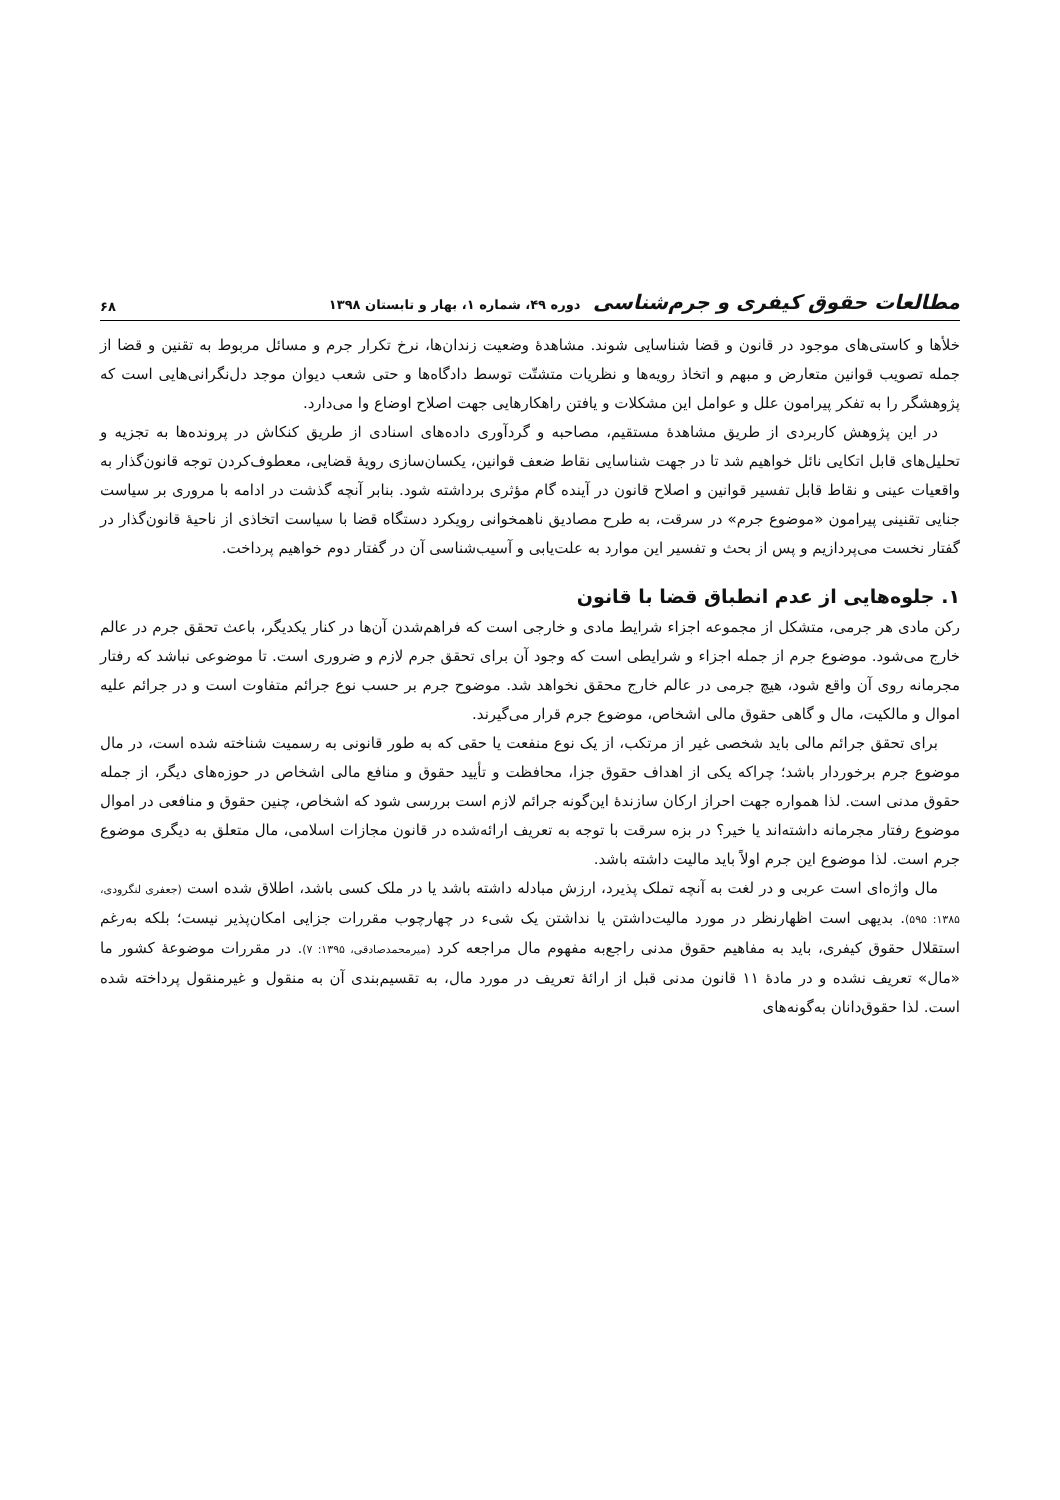مطالعات حقوق کیفری و جرم‌شناسی دوره ۴۹، شماره ۱، بهار و تابستان ۱۳۹۸
۶۸
خلأها و کاستی‌های موجود در قانون و قضا شناسایی شوند. مشاهدهٔ وضعیت زندان‌ها، نرخ تکرار جرم و مسائل مربوط به تقنین و قضا از جمله تصویب قوانین متعارض و مبهم و اتخاذ رویه‌ها و نظریات متشتّت توسط دادگاه‌ها و حتی شعب دیوان موجد دل‌نگرانی‌هایی است که پژوهشگر را به تفکر پیرامون علل و عوامل این مشکلات و یافتن راهکارهایی جهت اصلاح اوضاع وا می‌دارد.
در این پژوهش کاربردی از طریق مشاهدهٔ مستقیم، مصاحبه و گردآوری داده‌های اسنادی از طریق کنکاش در پرونده‌ها به تجزیه و تحلیل‌های قابل اتکایی نائل خواهیم شد تا در جهت شناسایی نقاط ضعف قوانین، یکسان‌سازی رویهٔ قضایی، معطوف‌کردن توجه قانون‌گذار به واقعیات عینی و نقاط قابل تفسیر قوانین و اصلاح قانون در آینده گام مؤثری برداشته شود. بنابر آنچه گذشت در ادامه با مروری بر سیاست جنایی تقنینی پیرامون «موضوع جرم» در سرقت، به طرح مصادیق ناهمخوانی رویکرد دستگاه قضا با سیاست اتخاذی از ناحیهٔ قانون‌گذار در گفتار نخست می‌پردازیم و پس از بحث و تفسیر این موارد به علت‌یابی و آسیب‌شناسی آن در گفتار دوم خواهیم پرداخت.
۱. جلوه‌هایی از عدم انطباق قضا با قانون
رکن مادی هر جرمی، متشکل از مجموعه اجزاء شرایط مادی و خارجی است که فراهم‌شدن آن‌ها در کنار یکدیگر، باعث تحقق جرم در عالم خارج می‌شود. موضوع جرم از جمله اجزاء و شرایطی است که وجود آن برای تحقق جرم لازم و ضروری است. تا موضوعی نباشد که رفتار مجرمانه روی آن واقع شود، هیچ جرمی در عالم خارج محقق نخواهد شد. موضوح جرم بر حسب نوع جرائم متفاوت است و در جرائم علیه اموال و مالکیت، مال و گاهی حقوق مالی اشخاص، موضوع جرم قرار می‌گیرند.
برای تحقق جرائم مالی باید شخصی غیر از مرتکب، از یک نوع منفعت یا حقی که به طور قانونی به رسمیت شناخته شده است، در مال موضوع جرم برخوردار باشد؛ چراکه یکی از اهداف حقوق جزا، محافظت و تأیید حقوق و منافع مالی اشخاص در حوزه‌های دیگر، از جمله حقوق مدنی است. لذا همواره جهت احراز ارکان سازندهٔ این‌گونه جرائم لازم است بررسی شود که اشخاص، چنین حقوق و منافعی در اموال موضوع رفتار مجرمانه داشته‌اند یا خیر؟ در بزه سرقت با توجه به تعریف ارائه‌شده در قانون مجازات اسلامی، مال متعلق به دیگری موضوع جرم است. لذا موضوع این جرم اولاً باید مالیت داشته باشد.
مال واژه‌ای است عربی و در لغت به آنچه تملک پذیرد، ارزش مبادله داشته باشد یا در ملک کسی باشد، اطلاق شده است (جعفری لنگرودی، ۱۳۸۵: ۵۹۵). بدیهی است اظهارنظر در مورد مالیت‌داشتن یا نداشتن یک شیء در چهارچوب مقررات جزایی امکان‌پذیر نیست؛ بلکه به‌رغم استقلال حقوق کیفری، باید به مفاهیم حقوق مدنی راجع‌به مفهوم مال مراجعه کرد (میرمحمدصادقی، ۱۳۹۵: ۷). در مقررات موضوعهٔ کشور ما «مال» تعریف نشده و در مادهٔ ۱۱ قانون مدنی قبل از ارائهٔ تعریف در مورد مال، به تقسیم‌بندی آن به منقول و غیرمنقول پرداخته شده است. لذا حقوق‌دانان به‌گونه‌های